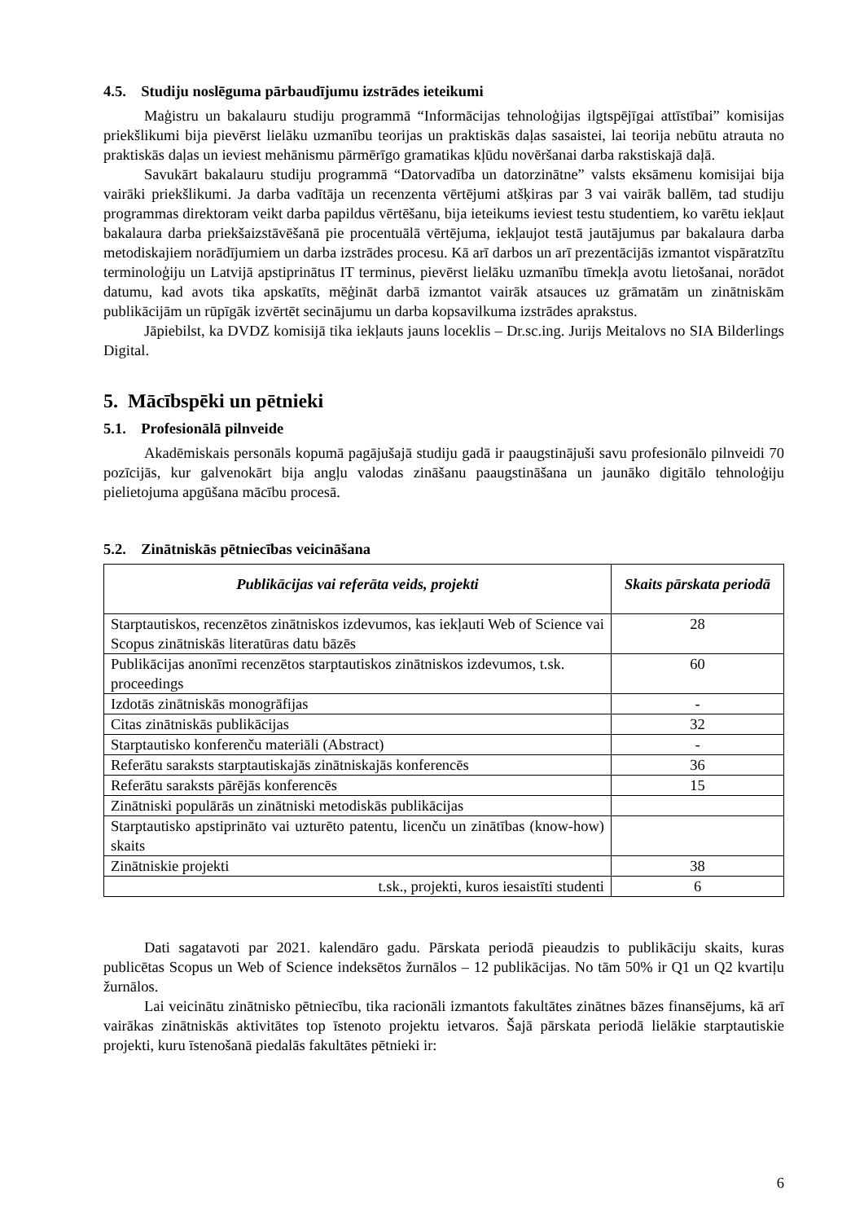4.5. Studiju noslēguma pārbaudījumu izstrādes ieteikumi
Maģistru un bakalauru studiju programmā “Informācijas tehnoloģijas ilgtspējīgai attīstībai” komisijas priekšlikumi bija pievērst lielāku uzmanību teorijas un praktiskās daļas sasaistei, lai teorija nebūtu atrauta no praktiskās daļas un ieviest mehānismu pārmērīgo gramatikas kļūdu novēršanai darba rakstiskajā daļā.
Savukārt bakalauru studiju programmā “Datorvadība un datorzinātne” valsts eksāmenu komisijai bija vairāki priekšlikumi. Ja darba vadītāja un recenzenta vērtējumi atšķiras par 3 vai vairāk ballēm, tad studiju programmas direktoram veikt darba papildus vērtēšanu, bija ieteikums ieviest testu studentiem, ko varētu iekļaut bakalaura darba priekšaizstāvēšanā pie procentuālā vērtējuma, iekļaujot testā jautājumus par bakalaura darba metodiskajiem norādījumiem un darba izstrādes procesu. Kā arī darbos un arī prezentācijās izmantot vispāratzītu terminoloģiju un Latvijā apstiprinātus IT terminus, pievērst lielāku uzmanību tīmekļa avotu lietošanai, norādot datumu, kad avots tika apskatīts, mēģināt darbā izmantot vairāk atsauces uz grāmatām un zinātniskām publikācijām un rūpīgāk izvērtēt secinājumu un darba kopsavilkuma izstrādes aprakstus.
Jāpiebilst, ka DVDZ komisijā tika iekļauts jauns loceklis – Dr.sc.ing. Jurijs Meitalovs no SIA Bilderlings Digital.
5. Mācībspēki un pētnieki
5.1. Profesionālā pilnveide
Akadēmiskais personāls kopumā pagājušajā studiju gadā ir paaugstinājuši savu profesionālo pilnveidi 70 pozīcijās, kur galvenokārt bija angļu valodas zināšanu paaugstināšana un jaunāko digitālo tehnoloģiju pielietojuma apgūšana mācību procesā.
5.2. Zinātniskās pētniecības veicināšana
| Publikācijas vai referāta veids, projekti | Skaits pārskata periodā |
| --- | --- |
| Starptautiskos, recenzētos zinātniskos izdevumos, kas iekļauti Web of Science vai Scopus zinātniskās literatūras datu bāzēs | 28 |
| Publikācijas anonīmi recenzētos starptautiskos zinātniskos izdevumos, t.sk. proceedings | 60 |
| Izdotās zinātniskās monogrāfijas | - |
| Citas zinātniskās publikācijas | 32 |
| Starptautisko konferenču materiāli (Abstract) | - |
| Referātu saraksts starptautiskajās zinātniskajās konferencēs | 36 |
| Referātu saraksts pārējās konferencēs | 15 |
| Zinātniski populārās un zinātniski metodiskās publikācijas | |
| Starptautisko apstiprināto vai uzturēto patentu, licenču un zinātības (know-how) skaits | |
| Zinātniskie projekti | 38 |
| t.sk., projekti, kuros iesaistīti studenti | 6 |
Dati sagatavoti par 2021. kalendāro gadu. Pārskata periodā pieaudzis to publikāciju skaits, kuras publicētas Scopus un Web of Science indeksētos žurnālos – 12 publikācijas. No tām 50% ir Q1 un Q2 kvartiļu žurnālos.
Lai veicinātu zinātnisko pētniecību, tika racionāli izmantots fakultātes zinātnes bāzes finansējums, kā arī vairākas zinātniskās aktivitātes top īstenoto projektu ietvaros. Šajā pārskata periodā lielākie starptautiskie projekti, kuru īstenošanā piedalās fakultātes pētnieki ir:
6